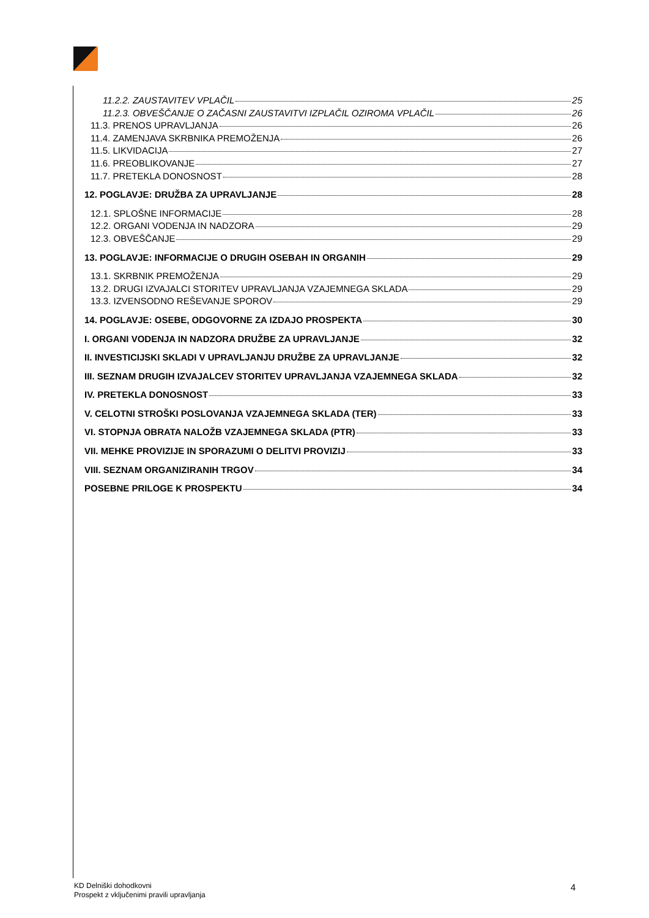11.2.2. ZAUSTAVITEV VPLAČIL 25
11.2.3. OBVEŠČANJE O ZAČASNI ZAUSTAVITVI IZPLAČIL OZIROMA VPLAČIL 26
11.3. PRENOS UPRAVLJANJA 26
11.4. ZAMENJAVA SKRBNIKA PREMOŽENJA 26
11.5. LIKVIDACIJA 27
11.6. PREOBLIKOVANJE 27
11.7. PRETEKLA DONOSNOST 28
12. POGLAVJE: DRUŽBA ZA UPRAVLJANJE 28
12.1. SPLOŠNE INFORMACIJE 28
12.2. ORGANI VODENJA IN NADZORA 29
12.3. OBVEŠČANJE 29
13. POGLAVJE: INFORMACIJE O DRUGIH OSEBAH IN ORGANIH 29
13.1. SKRBNIK PREMOŽENJA 29
13.2. DRUGI IZVAJALCI STORITEV UPRAVLJANJA VZAJEMNEGA SKLADA 29
13.3. IZVENSODNO REŠEVANJE SPOROV 29
14. POGLAVJE: OSEBE, ODGOVORNE ZA IZDAJO PROSPEKTA 30
I. ORGANI VODENJA IN NADZORA DRUŽBE ZA UPRAVLJANJE 32
II. INVESTICIJSKI SKLADI V UPRAVLJANJU DRUŽBE ZA UPRAVLJANJE 32
III. SEZNAM DRUGIH IZVAJALCEV STORITEV UPRAVLJANJA VZAJEMNEGA SKLADA 32
IV. PRETEKLA DONOSNOST 33
V. CELOTNI STROŠKI POSLOVANJA VZAJEMNEGA SKLADA (TER) 33
VI. STOPNJA OBRATA NALOŽB VZAJEMNEGA SKLADA (PTR) 33
VII. MEHKE PROVIZIJE IN SPORAZUMI O DELITVI PROVIZIJ 33
VIII. SEZNAM ORGANIZIRANIH TRGOV 34
POSEBNE PRILOGE K PROSPEKTU 34
KD Delniški dohodkovni
Prospekt z vključenimi pravili upravljanja
4